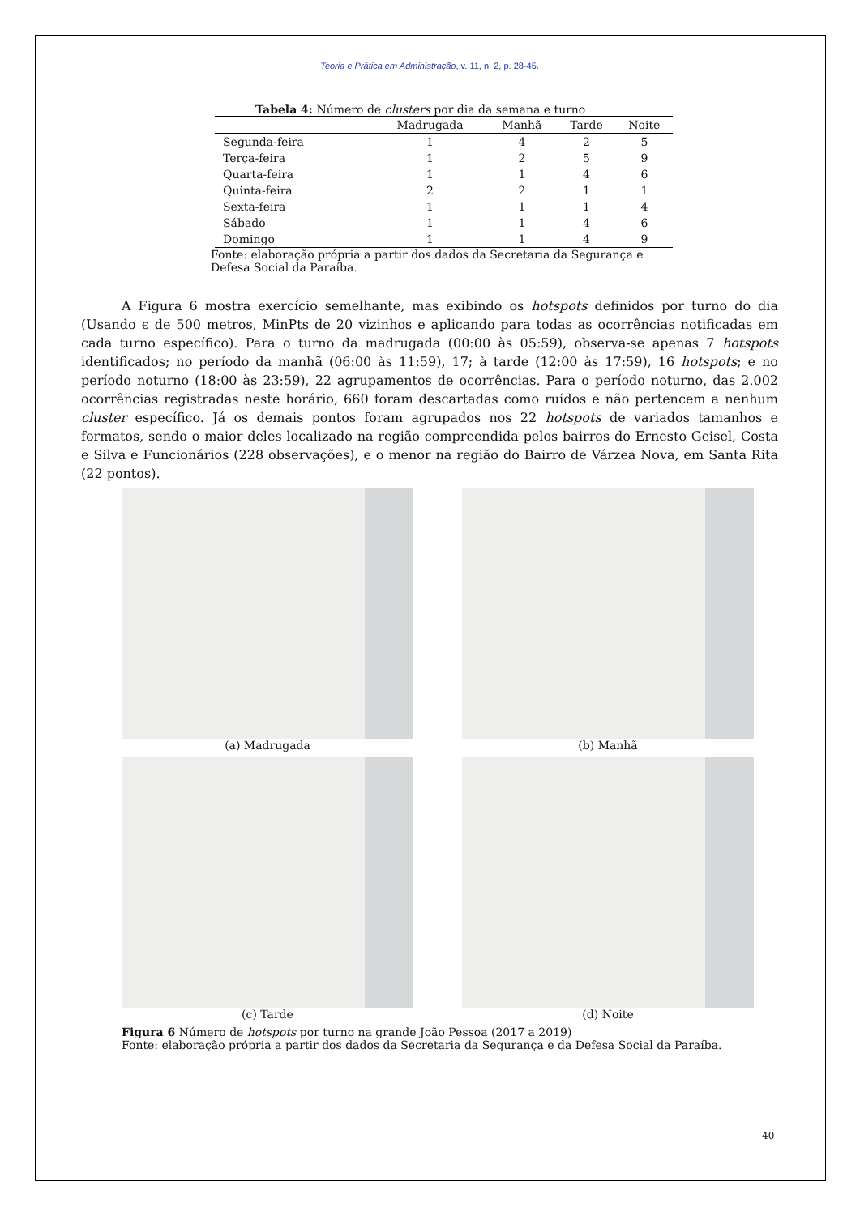Teoria e Prática em Administração, v. 11, n. 2, p. 28-45.
Tabela 4: Número de clusters por dia da semana e turno
| | Madrugada | Manhã | Tarde | Noite |
| --- | --- | --- | --- | --- |
| Segunda-feira | 1 | 4 | 2 | 5 |
| Terça-feira | 1 | 2 | 5 | 9 |
| Quarta-feira | 1 | 1 | 4 | 6 |
| Quinta-feira | 2 | 2 | 1 | 1 |
| Sexta-feira | 1 | 1 | 1 | 4 |
| Sábado | 1 | 1 | 4 | 6 |
| Domingo | 1 | 1 | 4 | 9 |
Fonte: elaboração própria a partir dos dados da Secretaria da Segurança e Defesa Social da Paraíba.
A Figura 6 mostra exercício semelhante, mas exibindo os hotspots definidos por turno do dia (Usando ϵ de 500 metros, MinPts de 20 vizinhos e aplicando para todas as ocorrências notificadas em cada turno específico). Para o turno da madrugada (00:00 às 05:59), observa-se apenas 7 hotspots identificados; no período da manhã (06:00 às 11:59), 17; à tarde (12:00 às 17:59), 16 hotspots; e no período noturno (18:00 às 23:59), 22 agrupamentos de ocorrências. Para o período noturno, das 2.002 ocorrências registradas neste horário, 660 foram descartadas como ruídos e não pertencem a nenhum cluster específico. Já os demais pontos foram agrupados nos 22 hotspots de variados tamanhos e formatos, sendo o maior deles localizado na região compreendida pelos bairros do Ernesto Geisel, Costa e Silva e Funcionários (228 observações), e o menor na região do Bairro de Várzea Nova, em Santa Rita (22 pontos).
(a) Madrugada
(b) Manhã
(c) Tarde
(d) Noite
Figura 6 Número de hotspots por turno na grande João Pessoa (2017 a 2019)
Fonte: elaboração própria a partir dos dados da Secretaria da Segurança e da Defesa Social da Paraíba.
40